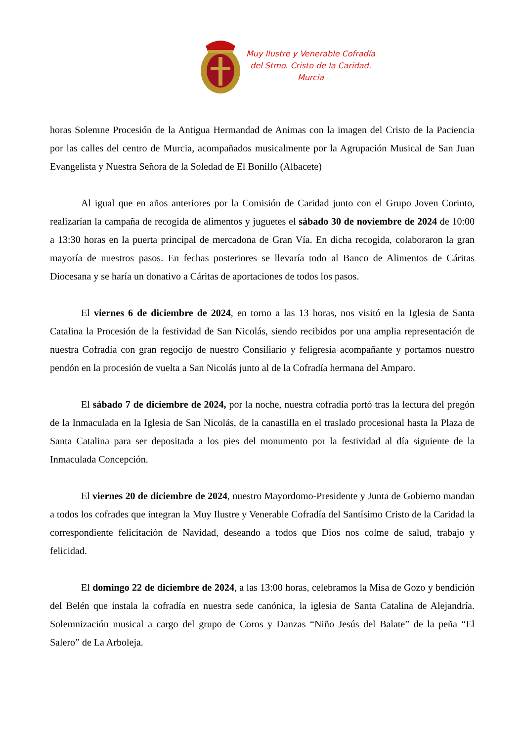Muy Ilustre y Venerable Cofradía
del Stmo. Cristo de la Caridad.
Murcia
horas Solemne Procesión de la Antigua Hermandad de Animas con la imagen del Cristo de la Paciencia por las calles del centro de Murcia, acompañados musicalmente por la Agrupación Musical de San Juan Evangelista y Nuestra Señora de la Soledad de El Bonillo (Albacete)
Al igual que en años anteriores por la Comisión de Caridad junto con el Grupo Joven Corinto, realizarían la campaña de recogida de alimentos y juguetes el sábado 30 de noviembre de 2024 de 10:00 a 13:30 horas en la puerta principal de mercadona de Gran Vía. En dicha recogida, colaboraron la gran mayoría de nuestros pasos. En fechas posteriores se llevaría todo al Banco de Alimentos de Cáritas Diocesana y se haría un donativo a Cáritas de aportaciones de todos los pasos.
El viernes 6 de diciembre de 2024, en torno a las 13 horas, nos visitó en la Iglesia de Santa Catalina la Procesión de la festividad de San Nicolás, siendo recibidos por una amplia representación de nuestra Cofradía con gran regocijo de nuestro Consiliario y feligresía acompañante y portamos nuestro pendón en la procesión de vuelta a San Nicolás junto al de la Cofradía hermana del Amparo.
El sábado 7 de diciembre de 2024, por la noche, nuestra cofradía portó tras la lectura del pregón de la Inmaculada en la Iglesia de San Nicolás, de la canastilla en el traslado procesional hasta la Plaza de Santa Catalina para ser depositada a los pies del monumento por la festividad al día siguiente de la Inmaculada Concepción.
El viernes 20 de diciembre de 2024, nuestro Mayordomo-Presidente y Junta de Gobierno mandan a todos los cofrades que integran la Muy Ilustre y Venerable Cofradía del Santísimo Cristo de la Caridad la correspondiente felicitación de Navidad, deseando a todos que Dios nos colme de salud, trabajo y felicidad.
El domingo 22 de diciembre de 2024, a las 13:00 horas, celebramos la Misa de Gozo y bendición del Belén que instala la cofradía en nuestra sede canónica, la iglesia de Santa Catalina de Alejandría. Solemnización musical a cargo del grupo de Coros y Danzas “Niño Jesús del Balate” de la peña “El Salero” de La Arboleja.